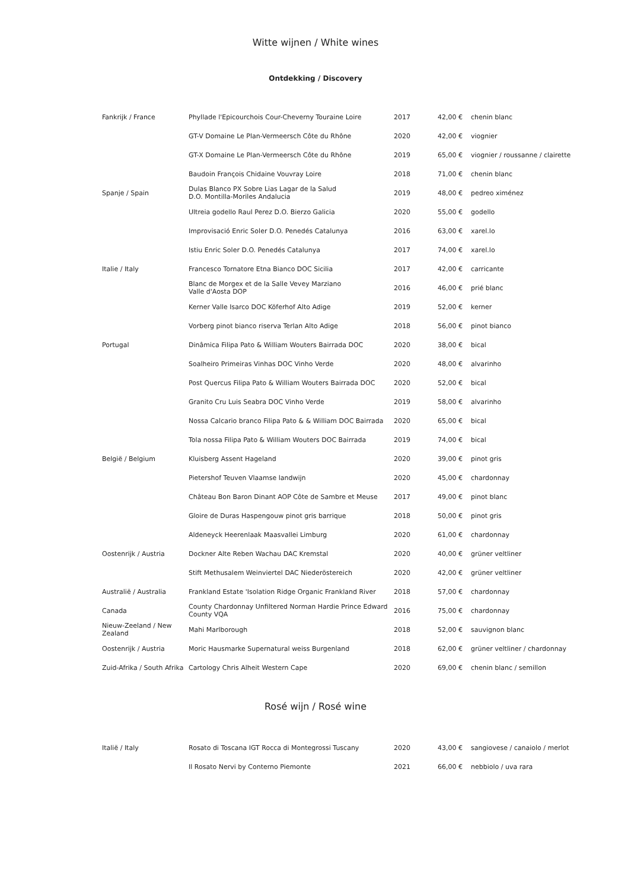Witte wijnen / White wines
Ontdekking / Discovery
| Fankrijk / France | Phyllade l'Epicourchois Cour-Cheverny Touraine Loire | 2017 | 42,00 € | chenin blanc |
| | GT-V Domaine Le Plan-Vermeersch Côte du Rhône | 2020 | 42,00 € | viognier |
| | GT-X Domaine Le Plan-Vermeersch Côte du Rhône | 2019 | 65,00 € | viognier / roussanne / clairette |
| | Baudoin François Chidaine Vouvray Loire | 2018 | 71,00 € | chenin blanc |
| Spanje / Spain | Dulas Blanco PX Sobre Lias Lagar de la Salud D.O. Montilla-Moriles Andalucia | 2019 | 48,00 € | pedreo ximénez |
| | Ultreia godello Raul Perez D.O. Bierzo Galicia | 2020 | 55,00 € | godello |
| | Improvisació Enric Soler D.O. Penedés Catalunya | 2016 | 63,00 € | xarel.lo |
| | Istiu Enric Soler D.O. Penedés Catalunya | 2017 | 74,00 € | xarel.lo |
| Italie / Italy | Francesco Tornatore Etna Bianco DOC Sicilia | 2017 | 42,00 € | carricante |
| | Blanc de Morgex et de la Salle Vevey Marziano Valle d'Aosta DOP | 2016 | 46,00 € | prié blanc |
| | Kerner Valle Isarco DOC Köferhof Alto Adige | 2019 | 52,00 € | kerner |
| | Vorberg pinot bianco riserva Terlan Alto Adige | 2018 | 56,00 € | pinot bianco |
| Portugal | Dinâmica Filipa Pato & William Wouters Bairrada DOC | 2020 | 38,00 € | bical |
| | Soalheiro Primeiras Vinhas DOC Vinho Verde | 2020 | 48,00 € | alvarinho |
| | Post Quercus Filipa Pato & William Wouters Bairrada DOC | 2020 | 52,00 € | bical |
| | Granito Cru Luis Seabra DOC Vinho Verde | 2019 | 58,00 € | alvarinho |
| | Nossa Calcario branco Filipa Pato & & William DOC Bairrada | 2020 | 65,00 € | bical |
| | Tola nossa Filipa Pato & William Wouters DOC Bairrada | 2019 | 74,00 € | bical |
| België / Belgium | Kluisberg Assent Hageland | 2020 | 39,00 € | pinot gris |
| | Pietershof Teuven Vlaamse landwijn | 2020 | 45,00 € | chardonnay |
| | Château Bon Baron Dinant AOP Côte de Sambre et Meuse | 2017 | 49,00 € | pinot blanc |
| | Gloire de Duras Haspengouw pinot gris barrique | 2018 | 50,00 € | pinot gris |
| | Aldeneyck Heerenlaak Maasvallei Limburg | 2020 | 61,00 € | chardonnay |
| Oostenrijk / Austria | Dockner Alte Reben Wachau DAC Kremstal | 2020 | 40,00 € | grüner veltliner |
| | Stift Methusalem Weinviertel DAC Niederöstereich | 2020 | 42,00 € | grüner veltliner |
| Australië / Australia | Frankland Estate 'Isolation Ridge Organic Frankland River | 2018 | 57,00 € | chardonnay |
| Canada | County Chardonnay Unfiltered Norman Hardie Prince Edward County VQA | 2016 | 75,00 € | chardonnay |
| Nieuw-Zeeland / New Zealand | Mahi Marlborough | 2018 | 52,00 € | sauvignon blanc |
| Oostenrijk / Austria | Moric Hausmarke Supernatural weiss Burgenland | 2018 | 62,00 € | grüner veltliner / chardonnay |
| Zuid-Afrika / South Afrika | Cartology Chris Alheit Western Cape | 2020 | 69,00 € | chenin blanc / semillon |
Rosé wijn / Rosé wine
| Italië / Italy | Rosato di Toscana IGT Rocca di Montegrossi Tuscany | 2020 | 43,00 € | sangiovese / canaiolo / merlot |
| | Il Rosato Nervi by Conterno Piemonte | 2021 | 66,00 € | nebbiolo / uva rara |